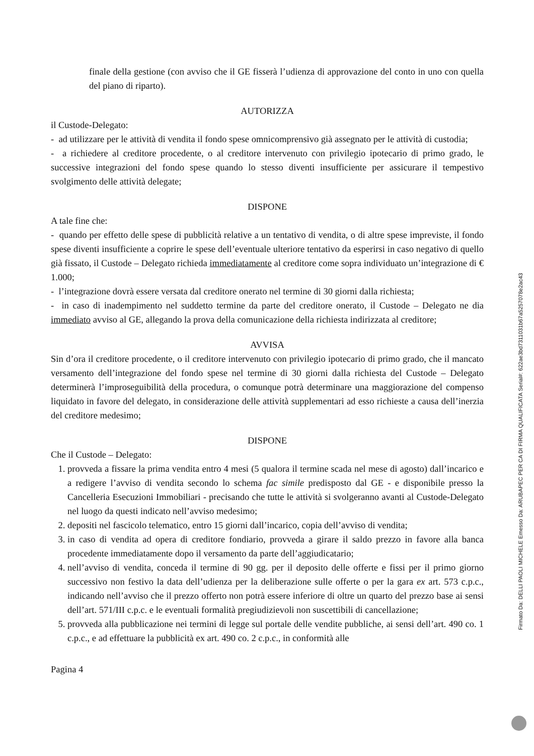finale della gestione (con avviso che il GE fisserà l’udienza di approvazione del conto in uno con quella del piano di riparto).
AUTORIZZA
il Custode-Delegato:
- ad utilizzare per le attività di vendita il fondo spese omnicomprensivo già assegnato per le attività di custodia;
- a richiedere al creditore procedente, o al creditore intervenuto con privilegio ipotecario di primo grado, le successive integrazioni del fondo spese quando lo stesso diventi insufficiente per assicurare il tempestivo svolgimento delle attività delegate;
DISPONE
A tale fine che:
- quando per effetto delle spese di pubblicità relative a un tentativo di vendita, o di altre spese impreviste, il fondo spese diventi insufficiente a coprire le spese dell’eventuale ulteriore tentativo da esperirsi in caso negativo di quello già fissato, il Custode – Delegato richieda immediatamente al creditore come sopra individuato un’integrazione di € 1.000;
- l’integrazione dovrà essere versata dal creditore onerato nel termine di 30 giorni dalla richiesta;
- in caso di inadempimento nel suddetto termine da parte del creditore onerato, il Custode – Delegato ne dia immediato avviso al GE, allegando la prova della comunicazione della richiesta indirizzata al creditore;
AVVISA
Sin d’ora il creditore procedente, o il creditore intervenuto con privilegio ipotecario di primo grado, che il mancato versamento dell’integrazione del fondo spese nel termine di 30 giorni dalla richiesta del Custode – Delegato determinerà l’improseguibilità della procedura, o comunque potrà determinare una maggiorazione del compenso liquidato in favore del delegato, in considerazione delle attività supplementari ad esso richieste a causa dell’inerzia del creditore medesimo;
DISPONE
Che il Custode – Delegato:
1. provveda a fissare la prima vendita entro 4 mesi (5 qualora il termine scada nel mese di agosto) dall’incarico e a redigere l’avviso di vendita secondo lo schema fac simile predisposto dal GE - e disponibile presso la Cancelleria Esecuzioni Immobiliari - precisando che tutte le attività si svolgeranno avanti al Custode-Delegato nel luogo da questi indicato nell’avviso medesimo;
2. depositi nel fascicolo telematico, entro 15 giorni dall’incarico, copia dell’avviso di vendita;
3. in caso di vendita ad opera di creditore fondiario, provveda a girare il saldo prezzo in favore alla banca procedente immediatamente dopo il versamento da parte dell’aggiudicatario;
4. nell’avviso di vendita, conceda il termine di 90 gg. per il deposito delle offerte e fissi per il primo giorno successivo non festivo la data dell’udienza per la deliberazione sulle offerte o per la gara ex art. 573 c.p.c., indicando nell’avviso che il prezzo offerto non potrà essere inferiore di oltre un quarto del prezzo base ai sensi dell’art. 571/III c.p.c. e le eventuali formalità pregiudizievoli non suscettibili di cancellazione;
5. provveda alla pubblicazione nei termini di legge sul portale delle vendite pubbliche, ai sensi dell’art. 490 co. 1 c.p.c., e ad effettuare la pubblicità ex art. 490 co. 2 c.p.c., in conformità alle
Pagina 4
Firmato Da: DELLI PAOLI MICHELE Emesso Da: ARUBAPEC PER CA DI FIRMA QUALIFICATA Serial#: 622ae3bd7311031b67a5257078e2ac43